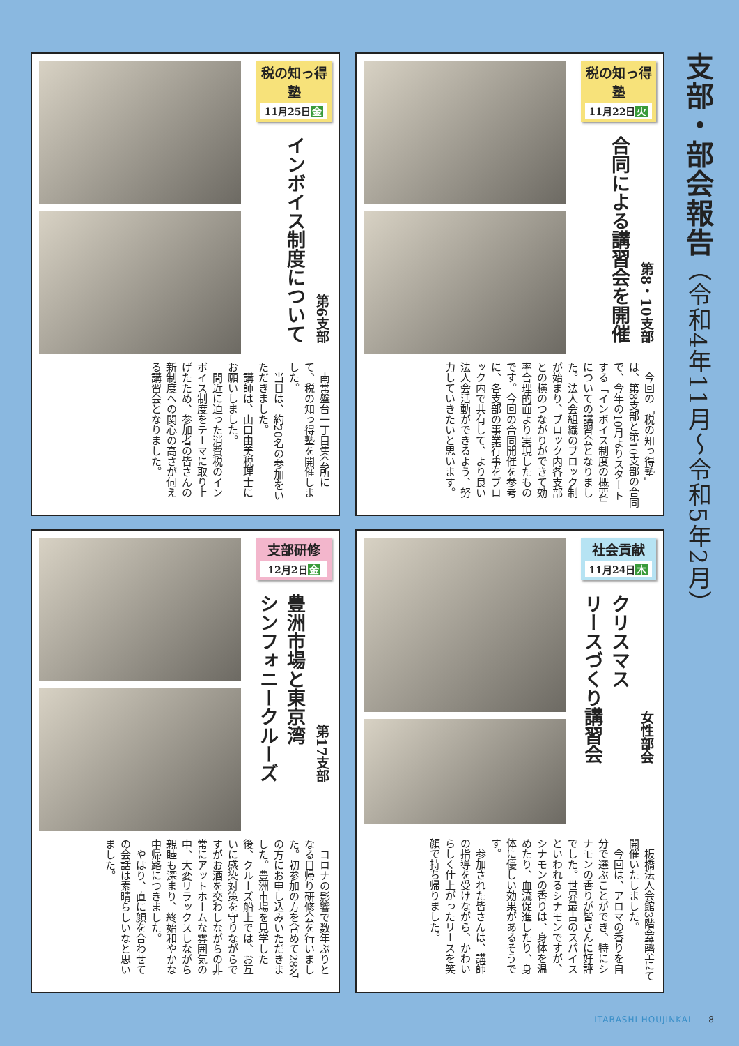支部・部会報告（令和4年11月～令和5年2月）
税の知っ得塾
11月22日火
合同による講習会を開催
第8・10支部
今回の「税の知っ得塾」は、第8支部と第10支部の合同で、今年の10月よりスタートする「インボイス制度の概要」についての講習会となりました。法人会組織のブロック制が始まり、ブロック内各支部との横のつながりができて効率合理的面より実現したものです。今回の合同開催を参考に、各支部の事業行事をブロック内で共有して、より良い法人会活動ができるよう、努力していきたいと思います。
税の知っ得塾
11月25日金
インボイス制度について
第6支部
南常盤台一丁目集会所にて、税の知っ得塾を開催しました。
当日は、約20名の参加をいただきました。
講師は、山口由美税理士にお願いしました。
間近に迫った消費税のインボイス制度をテーマに取り上げたため、参加者の皆さんの新制度への関心の高さが伺える講習会となりました。
社会貢献
11月24日木
クリスマス
リースづくり講習会
女性部会
板橋法人会館3階会議室にて開催いたしました。
今回は、アロマの香りを自分で選ぶことができ、特にシナモンの香りが皆さんに好評でした。世界最古のスパイスといわれるシナモンですが、シナモンの香りは、身体を温めたり、血流促進したり、身体に優しい効果があるそうです。
参加された皆さんは、講師の指導を受けながら、かわいらしく仕上がったリースを笑顔で持ち帰りました。
支部研修
12月2日金
豊洲市場と東京湾
シンフォニークルーズ
第17支部
コロナの影響で数年ぶりとなる日帰り研修会を行いました。初参加の方を含めて28名の方にお申し込みいただきました。豊洲市場を見学した後、クルーズ船上では、お互いに感染対策を守りながらですがお酒を交わしながらの非常にアットホームな雰囲気の中、大変リラックスしながら親睦も深まり、終始和やかな中帰路につきました。
やはり、直に顔を合わせての会話は素晴らしいなと思いました。
ITABASHI HOUJINKAI 8